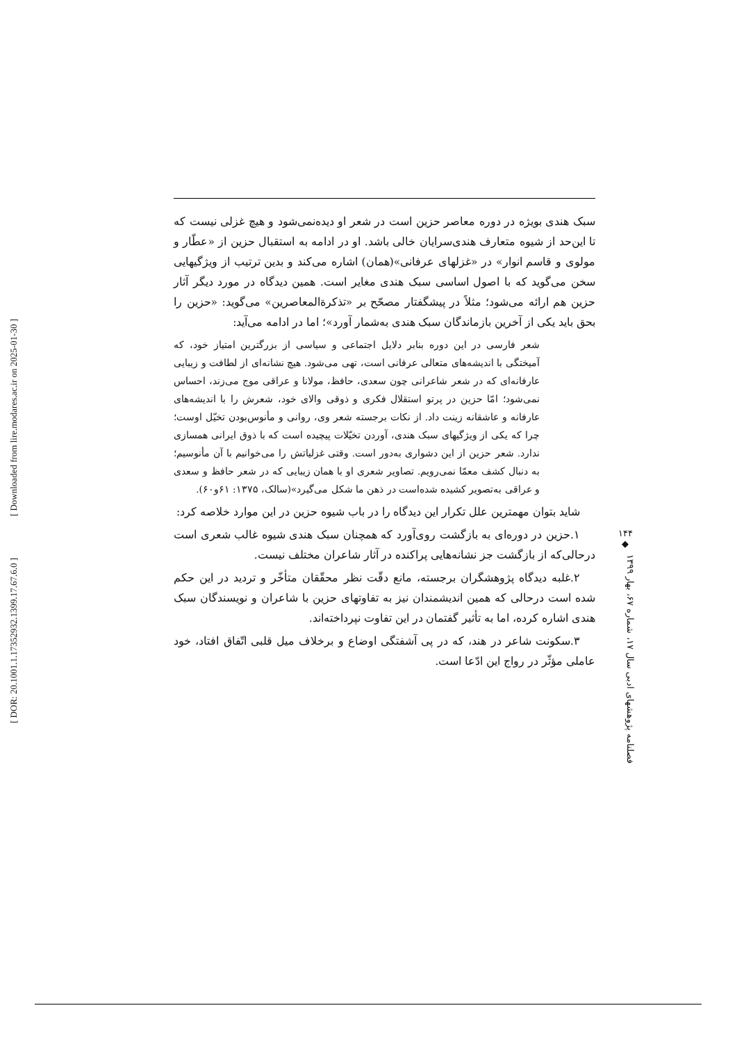[ Downloaded from lire.modares.ac.ir on 2025-01-30 ]
[ DOR: 20.1001.1.17352932.1399.17.67.6.0 ]
سبک هندی بویژه در دوره معاصر حزین است در شعر او دیده‌نمی‌شود و هیچ غزلی نیست که تا این‌حد از شیوه متعارف هندی‌سرایان خالی باشد. او در ادامه به استقبال حزین از «عطّار و مولوی و قاسم انوار» در «غزلهای عرفانی»(همان) اشاره می‌کند و بدین ترتیب از ویژگیهایی سخن می‌گوید که با اصول اساسی سبک هندی مغایر است. همین دیدگاه در مورد دیگر آثار حزین هم ارائه می‌شود؛ مثلاً در پیشگفتار مصحّح بر «تذکرة‌المعاصرین» می‌گوید: «حزین را بحق باید یکی از آخرین بازماندگان سبک هندی به‌شمار آورد»؛ اما در ادامه می‌آید:
شعر فارسی در این دوره بنابر دلایل اجتماعی و سیاسی از بزرگترین امتیاز خود، که آمیختگی با اندیشه‌های متعالی عرفانی است، تهی می‌شود. هیچ نشانه‌ای از لطافت و زیبایی عارفانه‌ای که در شعر شاعرانی چون سعدی، حافظ، مولانا و عراقی موج می‌زند، احساس نمی‌شود؛ امّا حزین در پرتو استقلال فکری و ذوقی والای خود، شعرش را با اندیشه‌های عارفانه و عاشقانه زینت داد. از نکات برجسته شعر وی، روانی و مأنوس‌بودن تخیّل اوست؛ چرا که یکی از ویژگیهای سبک هندی، آوردن تخیّلات پیچیده است که با ذوق ایرانی همسازی ندارد. شعر حزین از این دشواری به‌دور است. وقتی غزلیاتش را می‌خوانیم با آن مأنوسیم؛ به دنبال کشف معمّا نمی‌رویم. تصاویر شعری او با همان زیبایی که در شعر حافظ و سعدی و عراقی به‌تصویر کشیده شده‌است در ذهن ما شکل می‌گیرد»(سالک، ۱۳۷۵: ۶۱و۶۰).
شاید بتوان مهمترین علل تکرار این دیدگاه را در باب شیوه حزین در این موارد خلاصه کرد:
۱.حزین در دوره‌ای به بازگشت روی‌آورد که همچنان سبک هندی شیوه غالب شعری است درحالی‌که از بازگشت جز نشانه‌هایی پراکنده در آثار شاعران مختلف نیست.
۲.غلبه دیدگاه پژوهشگران برجسته، مانع دقّت نظر محقّقان متأخّر و تردید در این حکم شده است درحالی که همین اندیشمندان نیز به تفاوتهای حزین با شاعران و نویسندگان سبک هندی اشاره کرده، اما به تأثیر گفتمان در این تفاوت نپرداخته‌اند.
۳.سکونت شاعر در هند، که در پی آشفتگی اوضاع و برخلاف میل قلبی اتّفاق افتاد، خود عاملی مؤثّر در رواج این ادّعا است.
۱۴۴
◆
فصلنامه پژوهشهای ادبی سال ۱۷، شماره ۶۷، بهار ۱۳۹۹